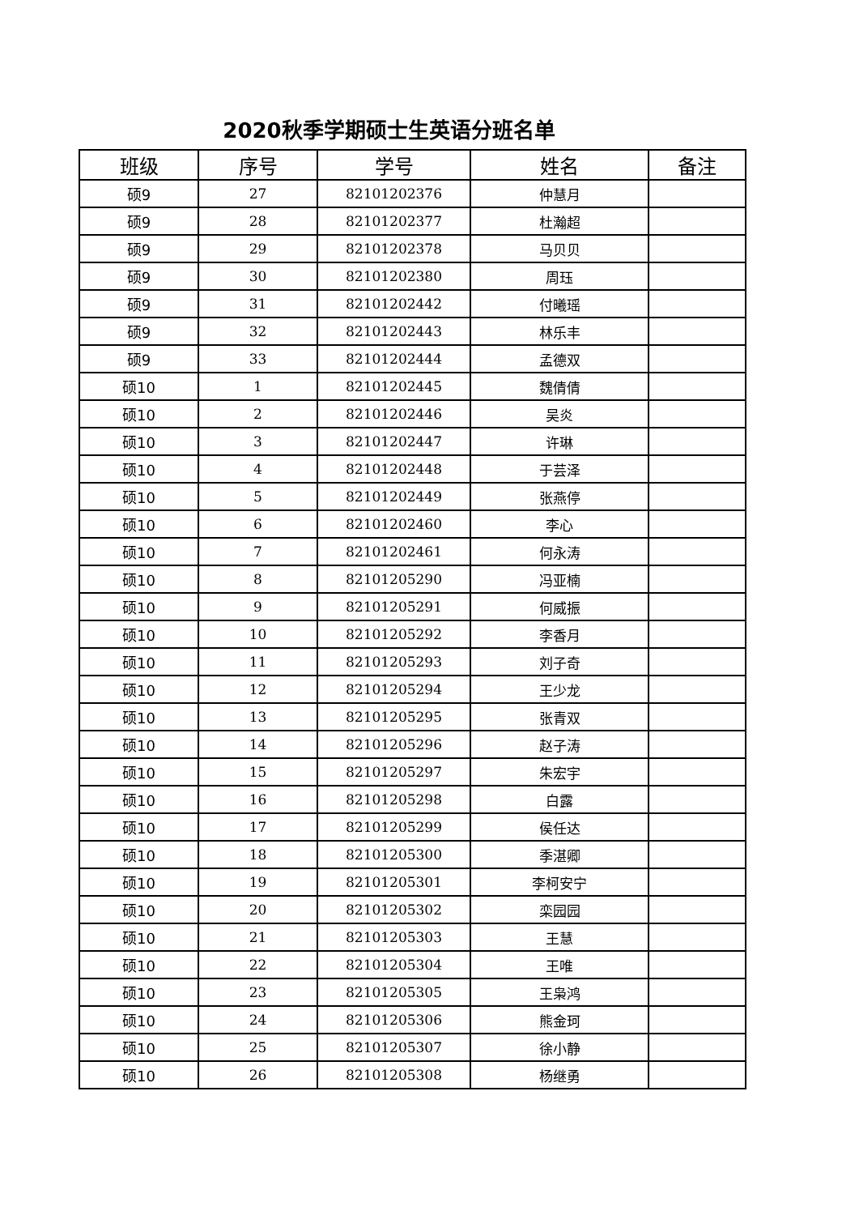2020秋季学期硕士生英语分班名单
| 班级 | 序号 | 学号 | 姓名 | 备注 |
| --- | --- | --- | --- | --- |
| 硕9 | 27 | 82101202376 | 仲慧月 | |
| 硕9 | 28 | 82101202377 | 杜瀚超 | |
| 硕9 | 29 | 82101202378 | 马贝贝 | |
| 硕9 | 30 | 82101202380 | 周珏 | |
| 硕9 | 31 | 82101202442 | 付曦瑶 | |
| 硕9 | 32 | 82101202443 | 林乐丰 | |
| 硕9 | 33 | 82101202444 | 孟德双 | |
| 硕10 | 1 | 82101202445 | 魏倩倩 | |
| 硕10 | 2 | 82101202446 | 吴炎 | |
| 硕10 | 3 | 82101202447 | 许琳 | |
| 硕10 | 4 | 82101202448 | 于芸泽 | |
| 硕10 | 5 | 82101202449 | 张燕停 | |
| 硕10 | 6 | 82101202460 | 李心 | |
| 硕10 | 7 | 82101202461 | 何永涛 | |
| 硕10 | 8 | 82101205290 | 冯亚楠 | |
| 硕10 | 9 | 82101205291 | 何威振 | |
| 硕10 | 10 | 82101205292 | 李香月 | |
| 硕10 | 11 | 82101205293 | 刘子奇 | |
| 硕10 | 12 | 82101205294 | 王少龙 | |
| 硕10 | 13 | 82101205295 | 张青双 | |
| 硕10 | 14 | 82101205296 | 赵子涛 | |
| 硕10 | 15 | 82101205297 | 朱宏宇 | |
| 硕10 | 16 | 82101205298 | 白露 | |
| 硕10 | 17 | 82101205299 | 侯任达 | |
| 硕10 | 18 | 82101205300 | 季湛卿 | |
| 硕10 | 19 | 82101205301 | 李柯安宁 | |
| 硕10 | 20 | 82101205302 | 栾园园 | |
| 硕10 | 21 | 82101205303 | 王慧 | |
| 硕10 | 22 | 82101205304 | 王唯 | |
| 硕10 | 23 | 82101205305 | 王枭鸿 | |
| 硕10 | 24 | 82101205306 | 熊金珂 | |
| 硕10 | 25 | 82101205307 | 徐小静 | |
| 硕10 | 26 | 82101205308 | 杨继勇 | |